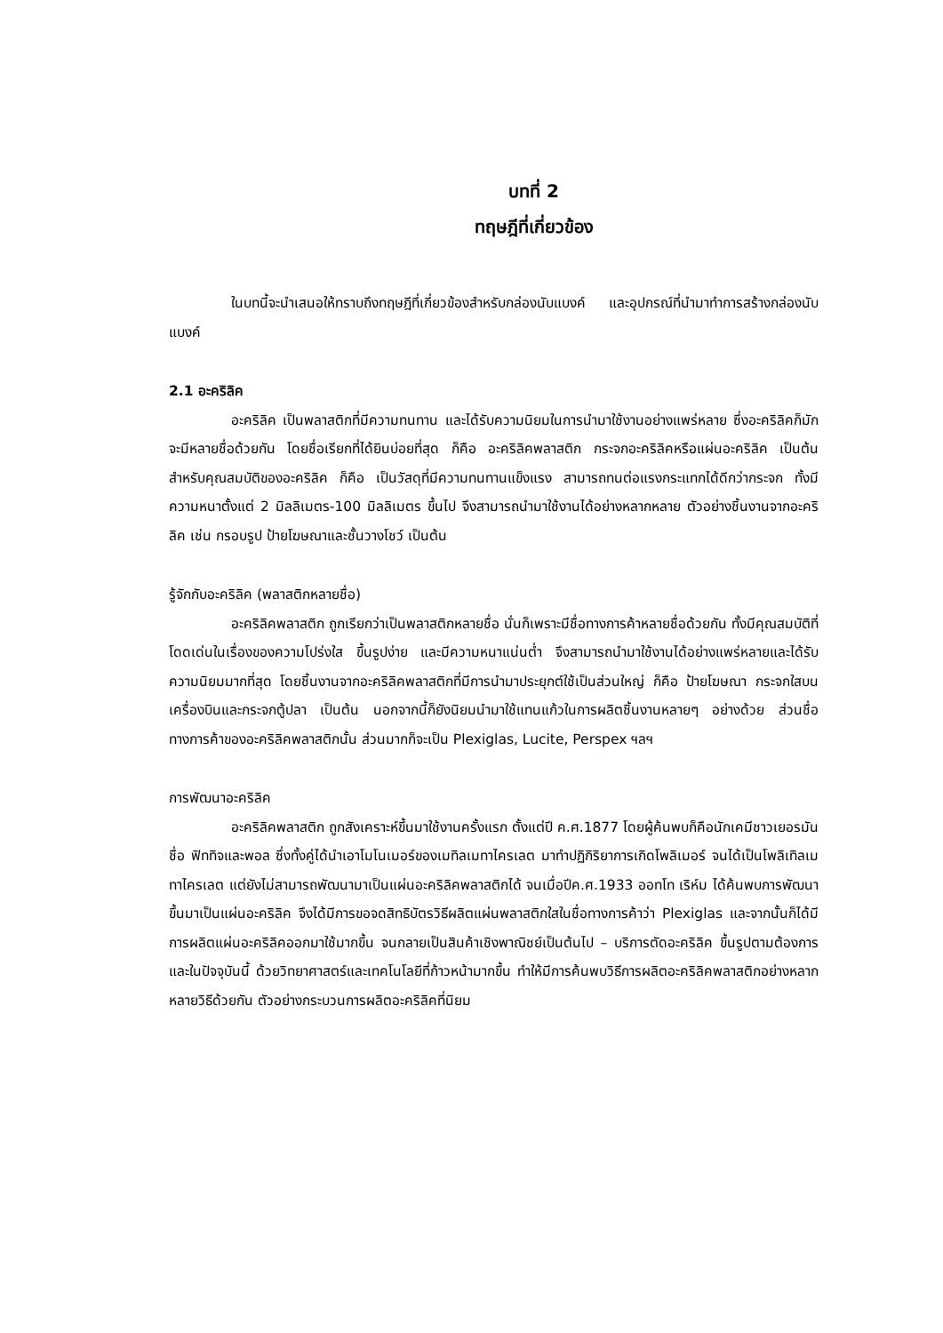บทที่ 2
ทฤษฎีที่เกี่ยวข้อง
ในบทนี้จะนำเสนอให้ทราบถึงทฤษฎีที่เกี่ยวข้องสำหรับกล่องนับแบงค์ และอุปกรณ์ที่นำมาทำการสร้างกล่องนับแบงค์
2.1 อะคริลิค
อะคริลิค เป็นพลาสติกที่มีความทนทาน และได้รับความนิยมในการนำมาใช้งานอย่างแพร่หลาย ซึ่งอะคริลิคก็มักจะมีหลายชื่อด้วยกัน โดยชื่อเรียกที่ได้ยินบ่อยที่สุด ก็คือ อะคริลิคพลาสติก กระจกอะคริลิคหรือแผ่นอะคริลิค เป็นต้น สำหรับคุณสมบัติของอะคริลิค ก็คือ เป็นวัสดุที่มีความทนทานแข็งแรง สามารถทนต่อแรงกระแทกได้ดีกว่ากระจก ทั้งมีความหนาตั้งแต่ 2 มิลลิเมตร-100 มิลลิเมตร ขึ้นไป จึงสามารถนำมาใช้งานได้อย่างหลากหลาย ตัวอย่างชิ้นงานจากอะคริลิค เช่น กรอบรูป ป้ายโฆษณาและชั้นวางโชว์ เป็นต้น
รู้จักกับอะคริลิค (พลาสติกหลายชื่อ)
อะคริลิคพลาสติก ถูกเรียกว่าเป็นพลาสติกหลายชื่อ นั่นก็เพราะมีชื่อทางการค้าหลายชื่อด้วยกัน ทั้งมีคุณสมบัติที่โดดเด่นในเรื่องของความโปร่งใส ขึ้นรูปง่าย และมีความหนาแน่นต่ำ จึงสามารถนำมาใช้งานได้อย่างแพร่หลายและได้รับความนิยมมากที่สุด โดยชิ้นงานจากอะคริลิคพลาสติกที่มีการนำมาประยุกต์ใช้เป็นส่วนใหญ่ ก็คือ ป้ายโฆษณา กระจกใสบนเครื่องบินและกระจกตู้ปลา เป็นต้น นอกจากนี้ก็ยังนิยมนำมาใช้แทนแก้วในการผลิตชิ้นงานหลายๆ อย่างด้วย ส่วนชื่อทางการค้าของอะคริลิคพลาสติกนั้น ส่วนมากก็จะเป็น Plexiglas, Lucite, Perspex ฯลฯ
การพัฒนาอะคริลิค
อะคริลิคพลาสติก ถูกสังเคราะห์ขึ้นมาใช้งานครั้งแรก ตั้งแต่ปี ค.ศ.1877 โดยผู้ค้นพบก็คือนักเคมีชาวเยอรมัน ชื่อ ฟิททิจและพอล ซึ่งทั้งคู่ได้นำเอาโมโนเมอร์ของเมทิลเมทาไครเลต มาทำปฏิกิริยาการเกิดโพลิเมอร์ จนได้เป็นโพลิเทิลเมทาไครเลต แต่ยังไม่สามารถพัฒนามาเป็นแผ่นอะคริลิคพลาสติกได้ จนเมื่อปีค.ศ.1933 ออทโท เริห์ม ได้ค้นพบการพัฒนาขึ้นมาเป็นแผ่นอะคริลิค จึงได้มีการขอจดสิทธิบัตรวิธีผลิตแผ่นพลาสติกใสในชื่อทางการค้าว่า Plexiglas และจากนั้นก็ได้มีการผลิตแผ่นอะคริลิคออกมาใช้มากขึ้น จนกลายเป็นสินค้าเชิงพาณิชย์เป็นต้นไป – บริการตัดอะคริลิค ขึ้นรูปตามต้องการและในปัจจุบันนี้ ด้วยวิทยาศาสตร์และเทคโนโลยีที่ก้าวหน้ามากขึ้น ทำให้มีการค้นพบวิธีการผลิตอะคริลิคพลาสติกอย่างหลากหลายวิธีด้วยกัน ตัวอย่างกระบวนการผลิตอะคริลิคที่นิยม